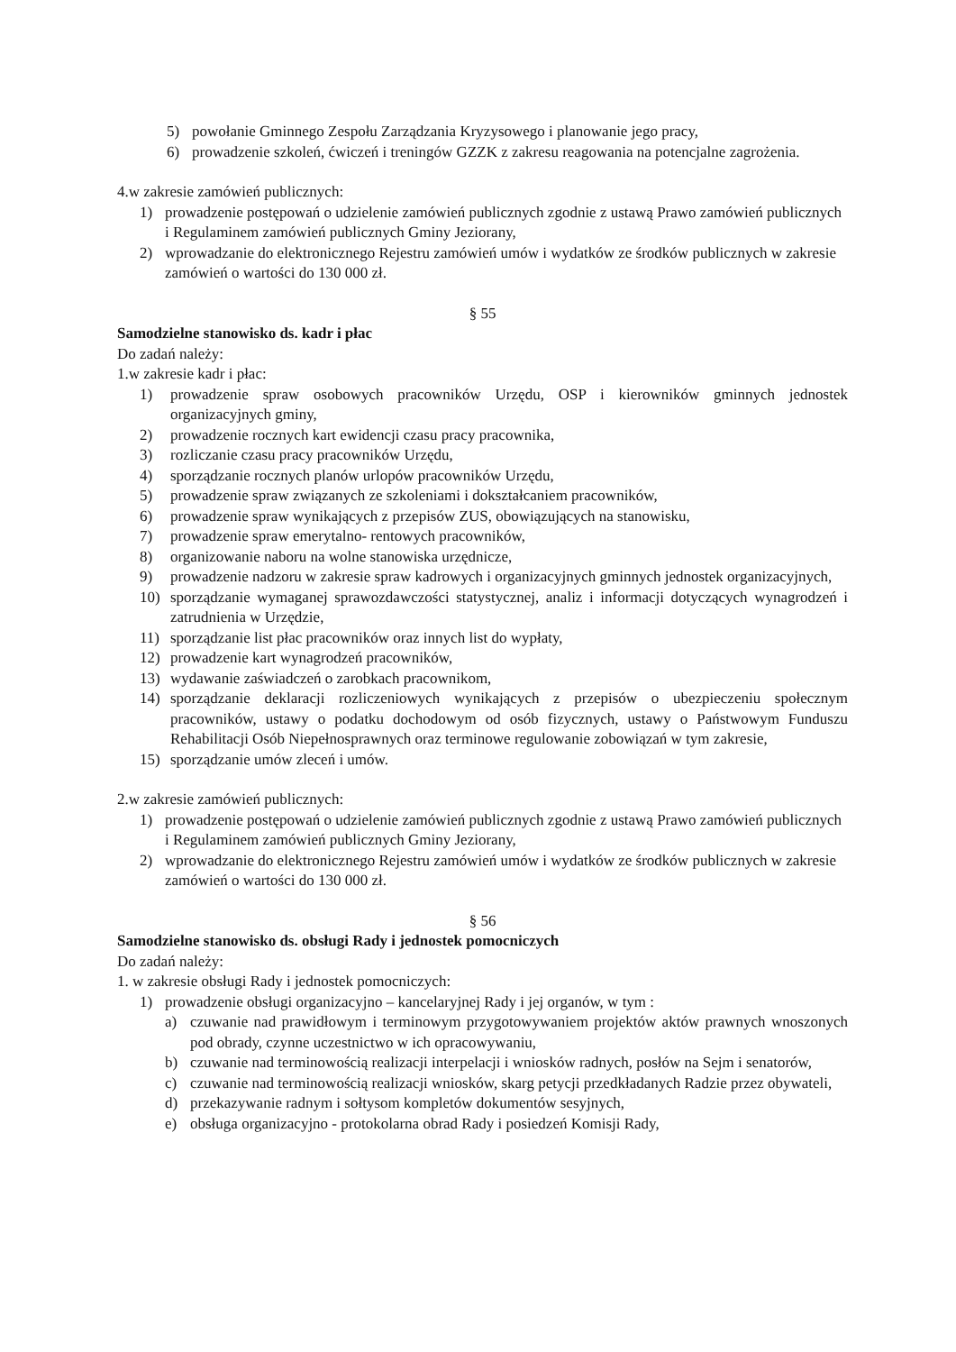5) powołanie Gminnego Zespołu Zarządzania Kryzysowego i planowanie jego pracy,
6) prowadzenie szkoleń, ćwiczeń i treningów GZZK z zakresu reagowania na potencjalne zagrożenia.
4.w zakresie zamówień publicznych:
1) prowadzenie postępowań o udzielenie zamówień publicznych zgodnie z ustawą Prawo zamówień publicznych i Regulaminem zamówień publicznych Gminy Jeziorany,
2) wprowadzanie do elektronicznego Rejestru zamówień umów i wydatków ze środków publicznych w zakresie zamówień o wartości do 130 000 zł.
§ 55
Samodzielne stanowisko ds. kadr i płac
Do zadań należy:
1.w zakresie kadr i płac:
1) prowadzenie spraw osobowych pracowników Urzędu, OSP i kierowników gminnych jednostek organizacyjnych gminy,
2) prowadzenie rocznych kart ewidencji czasu pracy pracownika,
3) rozliczanie czasu pracy pracowników Urzędu,
4) sporządzanie rocznych planów urlopów pracowników Urzędu,
5) prowadzenie spraw związanych ze szkoleniami i dokształcaniem pracowników,
6) prowadzenie spraw wynikających z przepisów ZUS, obowiązujących na stanowisku,
7) prowadzenie spraw emerytalno- rentowych pracowników,
8) organizowanie naboru na wolne stanowiska urzędnicze,
9) prowadzenie nadzoru w zakresie spraw kadrowych i organizacyjnych gminnych jednostek organizacyjnych,
10) sporządzanie wymaganej sprawozdawczości statystycznej, analiz i informacji dotyczących wynagrodzeń i zatrudnienia w Urzędzie,
11) sporządzanie list płac pracowników oraz innych list do wypłaty,
12) prowadzenie kart wynagrodzeń pracowników,
13) wydawanie zaświadczeń o zarobkach pracownikom,
14) sporządzanie deklaracji rozliczeniowych wynikających z przepisów o ubezpieczeniu społecznym pracowników, ustawy o podatku dochodowym od osób fizycznych, ustawy o Państwowym Funduszu Rehabilitacji Osób Niepełnosprawnych oraz terminowe regulowanie zobowiązań w tym zakresie,
15) sporządzanie umów zleceń i umów.
2.w zakresie zamówień publicznych:
1) prowadzenie postępowań o udzielenie zamówień publicznych zgodnie z ustawą Prawo zamówień publicznych i Regulaminem zamówień publicznych Gminy Jeziorany,
2) wprowadzanie do elektronicznego Rejestru zamówień umów i wydatków ze środków publicznych w zakresie zamówień o wartości do 130 000 zł.
§ 56
Samodzielne stanowisko ds. obsługi Rady i jednostek pomocniczych
Do zadań należy:
1. w zakresie obsługi Rady i jednostek pomocniczych:
1) prowadzenie obsługi organizacyjno – kancelaryjnej Rady i jej organów, w tym :
a) czuwanie nad prawidłowym i terminowym przygotowywaniem projektów aktów prawnych wnoszonych pod obrady, czynne uczestnictwo w ich opracowywaniu,
b) czuwanie nad terminowością realizacji interpelacji i wniosków radnych, posłów na Sejm i senatorów,
c) czuwanie nad terminowością realizacji wniosków, skarg petycji przedkładanych Radzie przez obywateli,
d) przekazywanie radnym i sołtysom kompletów dokumentów sesyjnych,
e) obsługa organizacyjno - protokolarna obrad Rady i posiedzeń Komisji Rady,